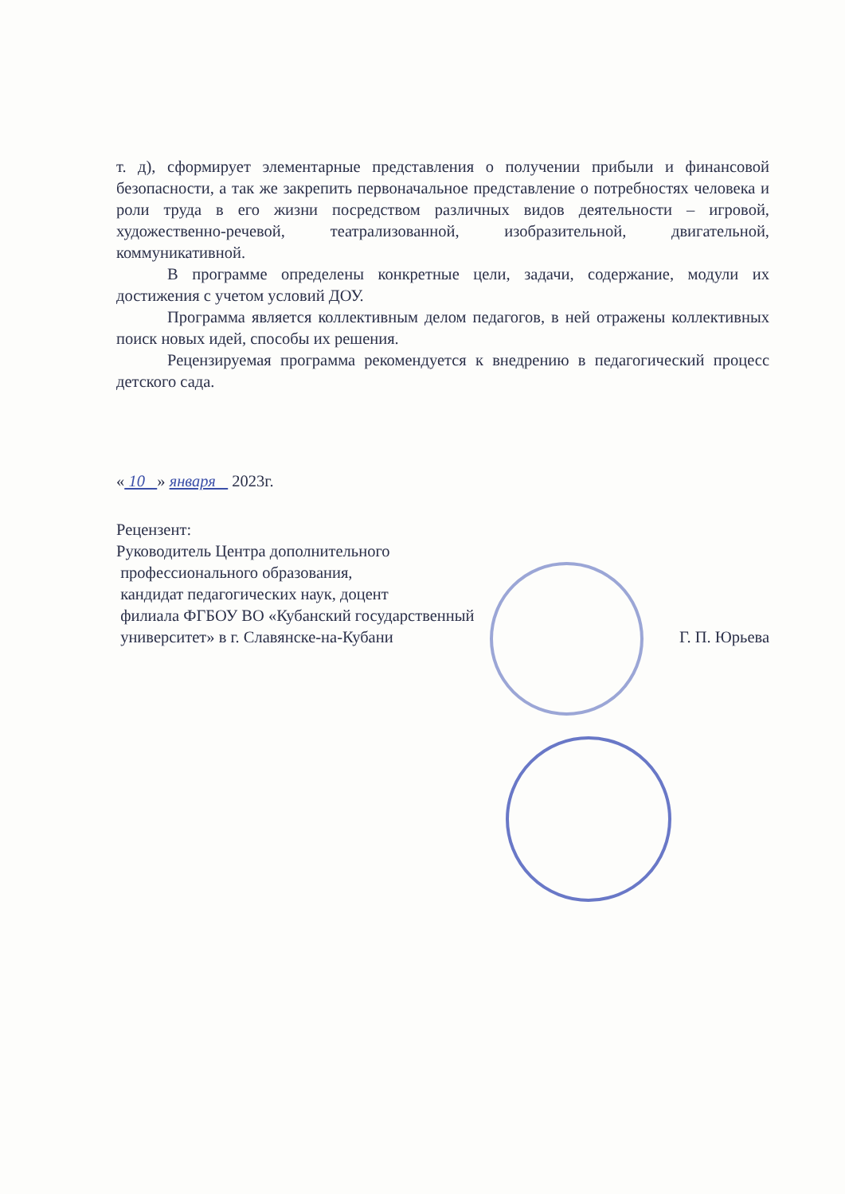т. д), сформирует элементарные представления о получении прибыли и финансовой безопасности, а так же закрепить первоначальное представление о потребностях человека и роли труда в его жизни посредством различных видов деятельности – игровой, художественно-речевой, театрализованной, изобразительной, двигательной, коммуникативной.
В программе определены конкретные цели, задачи, содержание, модули их достижения с учетом условий ДОУ.
Программа является коллективным делом педагогов, в ней отражены коллективных поиск новых идей, способы их решения.
Рецензируемая программа рекомендуется к внедрению в педагогический процесс детского сада.
« 10 » января 2023г.
Рецензент:
Руководитель Центра дополнительного
профессионального образования,
кандидат педагогических наук, доцент
филиала ФГБОУ ВО «Кубанский государственный
университет» в г. Славянске-на-Кубани Г. П. Юрьева